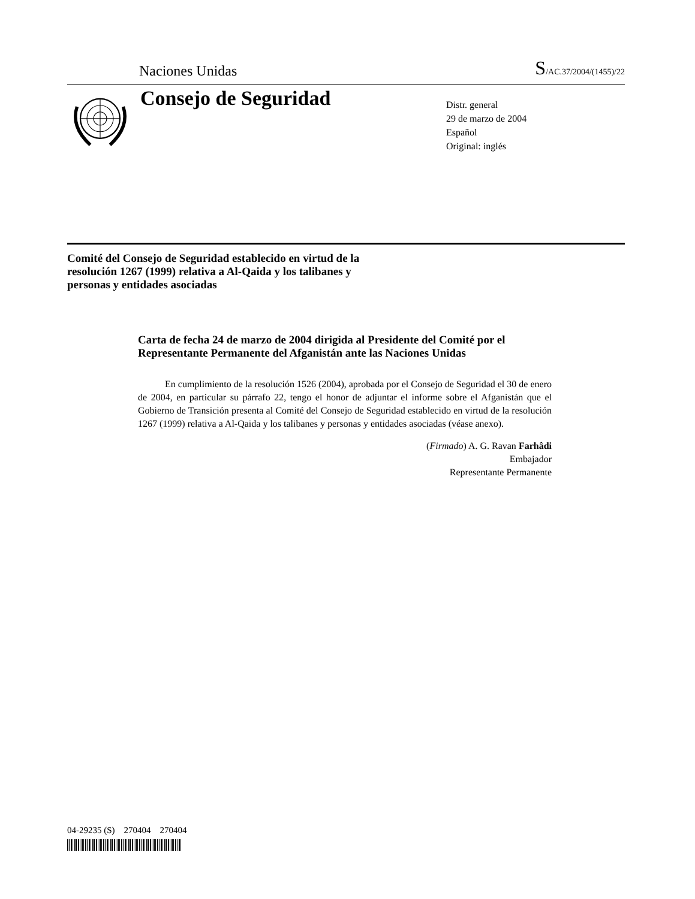Naciones Unidas S/AC.37/2004/(1455)/22
Consejo de Seguridad
Distr. general
29 de marzo de 2004
Español
Original: inglés
Comité del Consejo de Seguridad establecido en virtud de la resolución 1267 (1999) relativa a Al-Qaida y los talibanes y personas y entidades asociadas
Carta de fecha 24 de marzo de 2004 dirigida al Presidente del Comité por el Representante Permanente del Afganistán ante las Naciones Unidas
En cumplimiento de la resolución 1526 (2004), aprobada por el Consejo de Seguridad el 30 de enero de 2004, en particular su párrafo 22, tengo el honor de adjuntar el informe sobre el Afganistán que el Gobierno de Transición presenta al Comité del Consejo de Seguridad establecido en virtud de la resolución 1267 (1999) relativa a Al-Qaida y los talibanes y personas y entidades asociadas (véase anexo).
(Firmado) A. G. Ravan Farhâdi
Embajador
Representante Permanente
04-29235 (S) 270404 270404